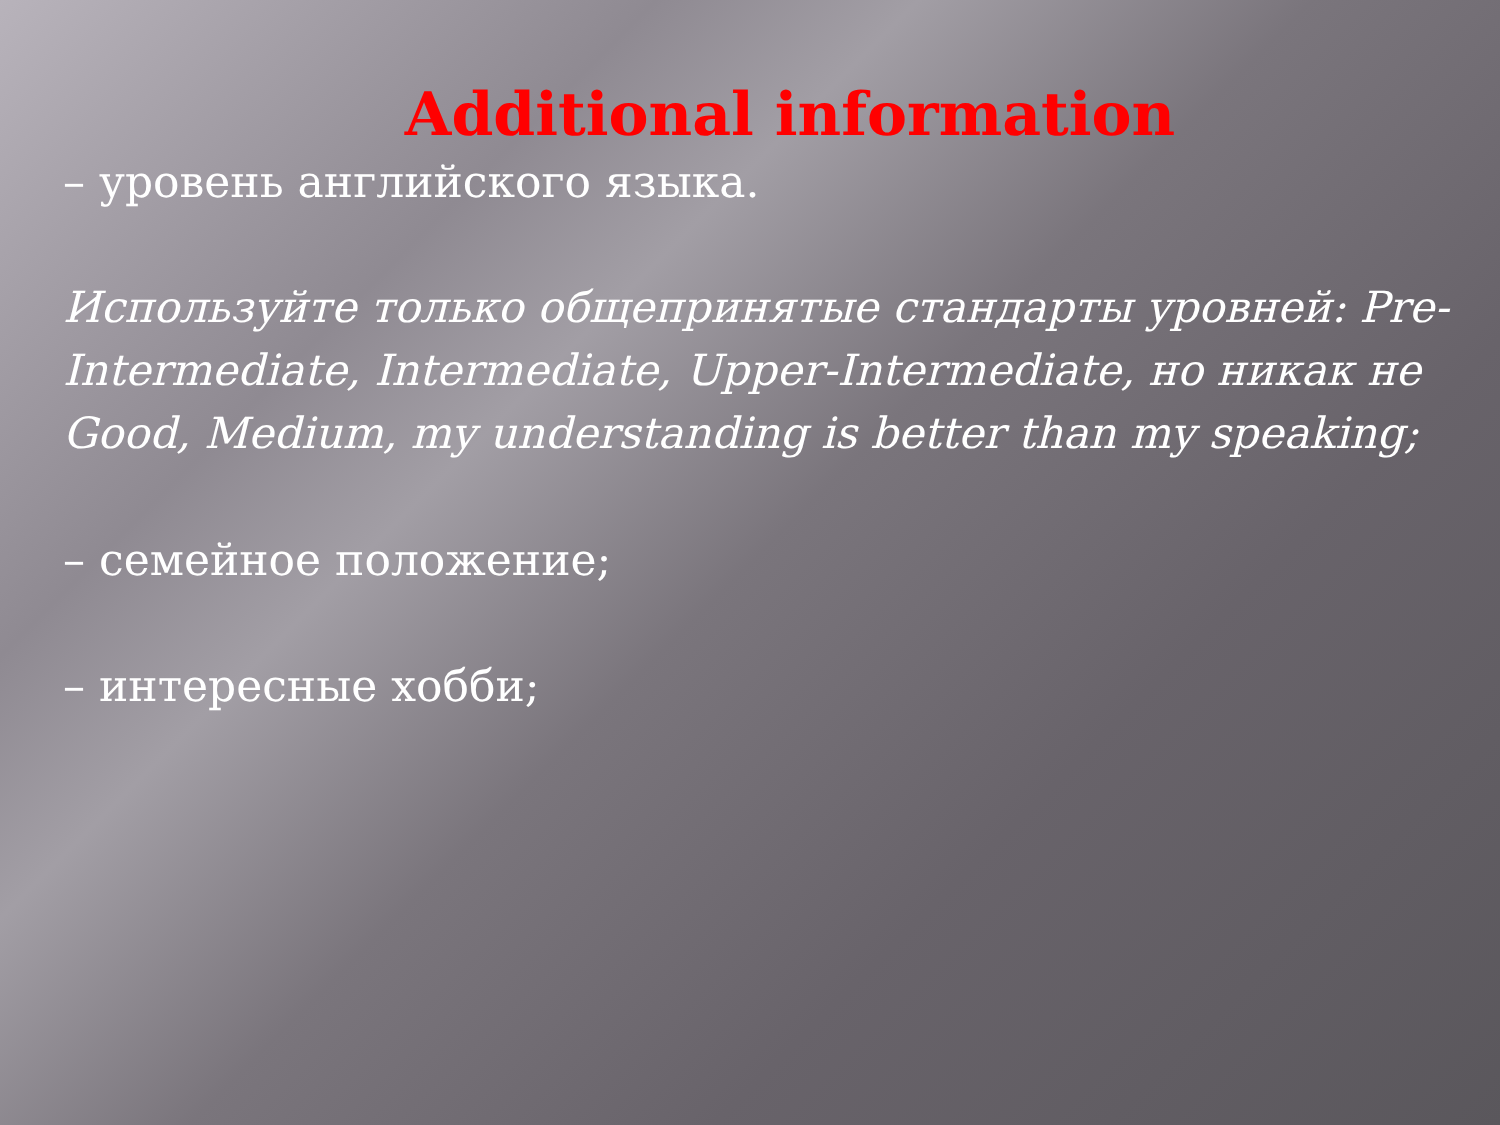Additional information
– уровень английского языка.
Используйте только общепринятые стандарты уровней: Pre-Intermediate, Intermediate, Upper-Intermediate, но никак не Good, Medium, my understanding is better than my speaking;
– семейное положение;
– интересные хобби;